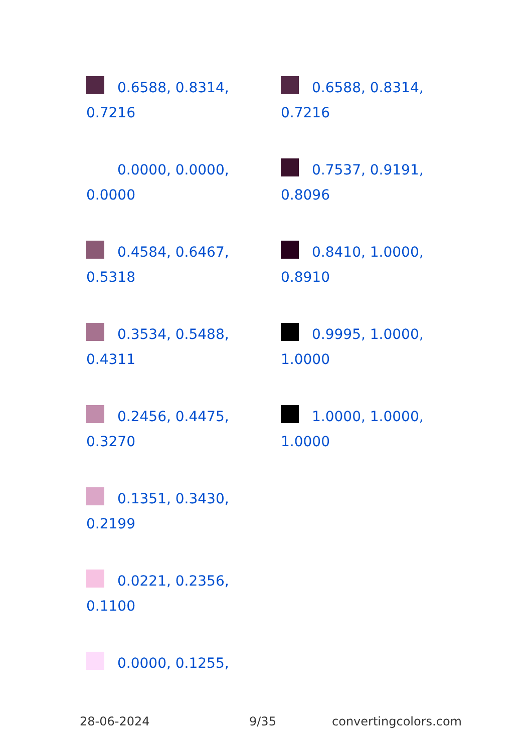0.6588, 0.8314, 0.7216
0.0000, 0.0000, 0.0000
0.4584, 0.6467, 0.5318
0.3534, 0.5488, 0.4311
0.2456, 0.4475, 0.3270
0.1351, 0.3430, 0.2199
0.0221, 0.2356, 0.1100
0.0000, 0.1255,
0.6588, 0.8314, 0.7216
0.7537, 0.9191, 0.8096
0.8410, 1.0000, 0.8910
0.9995, 1.0000, 1.0000
1.0000, 1.0000, 1.0000
28-06-2024 9/35 convertingcolors.com